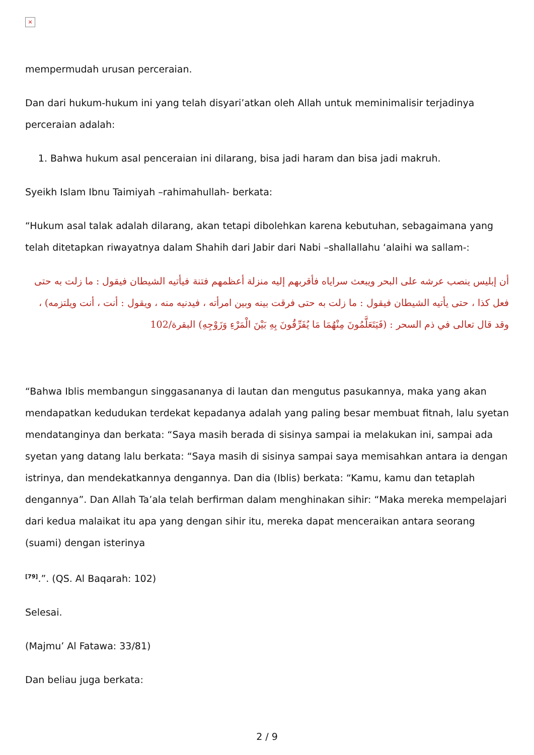×
mempermudah urusan perceraian.
Dan dari hukum-hukum ini yang telah disyari’atkan oleh Allah untuk meminimalisir terjadinya perceraian adalah:
1. Bahwa hukum asal penceraian ini dilarang, bisa jadi haram dan bisa jadi makruh.
Syeikh Islam Ibnu Taimiyah –rahimahullah- berkata:
“Hukum asal talak adalah dilarang, akan tetapi dibolehkan karena kebutuhan, sebagaimana yang telah ditetapkan riwayatnya dalam Shahih dari Jabir dari Nabi –shallallahu ‘alaihi wa sallam-:
أن إبليس ينصب عرشه على البحر ويبعث سراياه فأقربهم إليه منزلة أعظمهم فتنة فيأتيه الشيطان فيقول : ما زلت به حتى فعل كذا ، حتى يأتيه الشيطان فيقول : ما زلت به حتى فرقت بينه وبين امرأته ، فيدنيه منه ، ويقول : أنت ، أنت ويلتزمه) ، وقد قال تعالى في ذم السحر : (فَيَتَعَلَّمُونَ مِنْهُمَا مَا يُفَرِّقُونَ بِهِ بَيْنَ الْمَرْءِ وَزَوْجِهِ) البقرة/102
“Bahwa Iblis membangun singgasananya di lautan dan mengutus pasukannya, maka yang akan mendapatkan kedudukan terdekat kepadanya adalah yang paling besar membuat fitnah, lalu syetan mendatanginya dan berkata: “Saya masih berada di sisinya sampai ia melakukan ini, sampai ada syetan yang datang lalu berkata: “Saya masih di sisinya sampai saya memisahkan antara ia dengan istrinya, dan mendekatkannya dengannya. Dan dia (Iblis) berkata: “Kamu, kamu dan tetaplah dengannya”. Dan Allah Ta’ala telah berfirman dalam menghinakan sihir: “Maka mereka mempelajari dari kedua malaikat itu apa yang dengan sihir itu, mereka dapat menceraikan antara seorang (suami) dengan isterinya
<sup>[79]</sup>.”. (QS. Al Baqarah: 102)
Selesai.
(Majmu’ Al Fatawa: 33/81)
Dan beliau juga berkata:
2 / 9